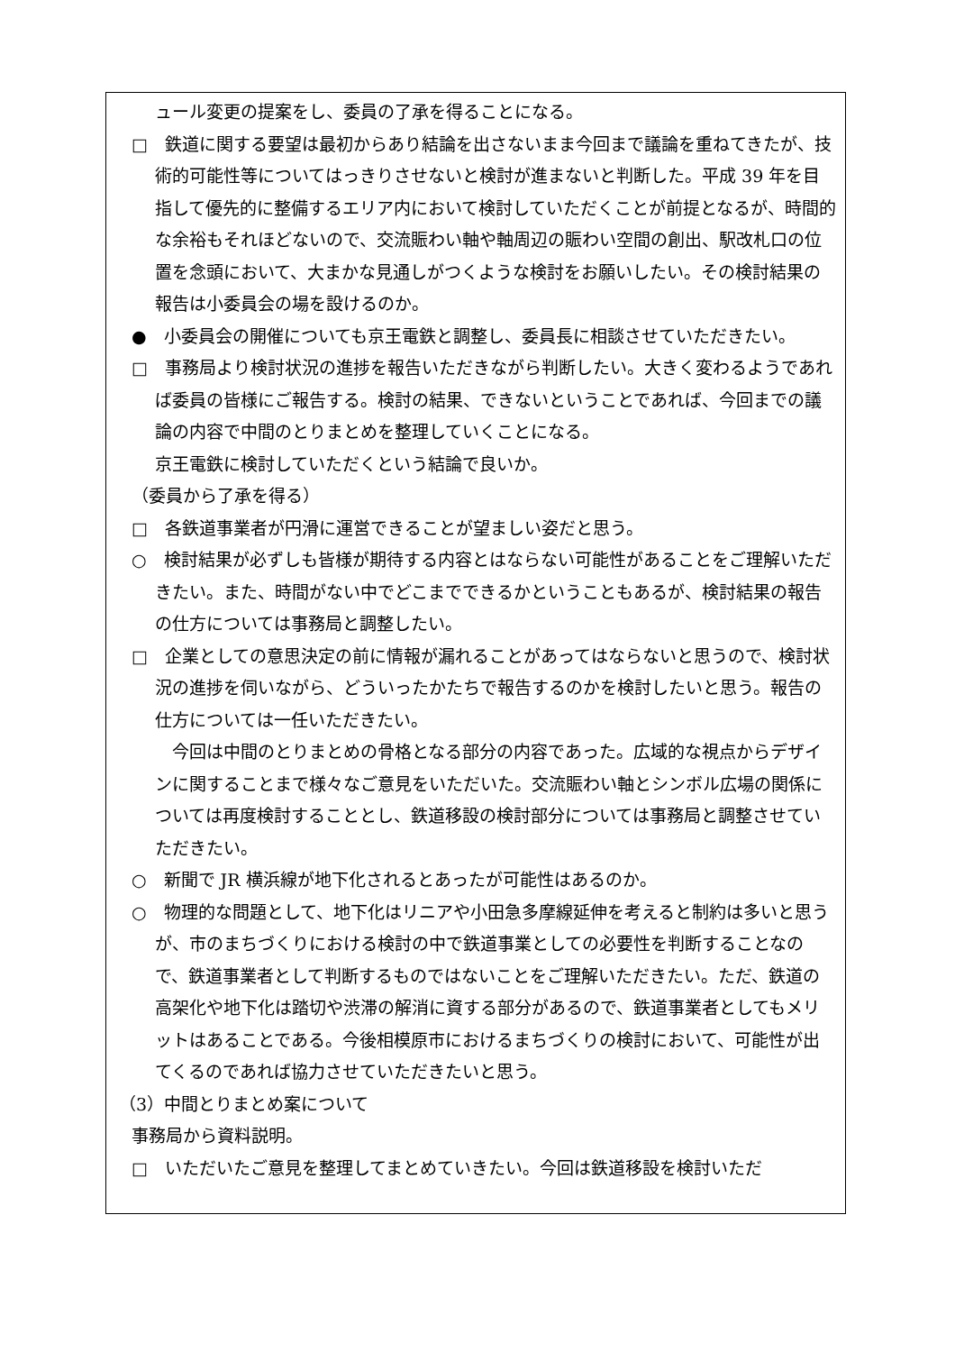ュール変更の提案をし、委員の了承を得ることになる。
□　鉄道に関する要望は最初からあり結論を出さないまま今回まで議論を重ねてきたが、技術的可能性等についてはっきりさせないと検討が進まないと判断した。平成 39 年を目指して優先的に整備するエリア内において検討していただくことが前提となるが、時間的な余裕もそれほどないので、交流賑わい軸や軸周辺の賑わい空間の創出、駅改札口の位置を念頭において、大まかな見通しがつくような検討をお願いしたい。その検討結果の報告は小委員会の場を設けるのか。
●　小委員会の開催についても京王電鉄と調整し、委員長に相談させていただきたい。
□　事務局より検討状況の進捗を報告いただきながら判断したい。大きく変わるようであれば委員の皆様にご報告する。検討の結果、できないということであれば、今回までの議論の内容で中間のとりまとめを整理していくことになる。
京王電鉄に検討していただくという結論で良いか。
（委員から了承を得る）
□　各鉄道事業者が円滑に運営できることが望ましい姿だと思う。
○　検討結果が必ずしも皆様が期待する内容とはならない可能性があることをご理解いただきたい。また、時間がない中でどこまでできるかということもあるが、検討結果の報告の仕方については事務局と調整したい。
□　企業としての意思決定の前に情報が漏れることがあってはならないと思うので、検討状況の進捗を伺いながら、どういったかたちで報告するのかを検討したいと思う。報告の仕方については一任いただきたい。
　今回は中間のとりまとめの骨格となる部分の内容であった。広域的な視点からデザインに関することまで様々なご意見をいただいた。交流賑わい軸とシンボル広場の関係については再度検討することとし、鉄道移設の検討部分については事務局と調整させていただきたい。
○　新聞で JR 横浜線が地下化されるとあったが可能性はあるのか。
○　物理的な問題として、地下化はリニアや小田急多摩線延伸を考えると制約は多いと思うが、市のまちづくりにおける検討の中で鉄道事業としての必要性を判断することなので、鉄道事業者として判断するものではないことをご理解いただきたい。ただ、鉄道の高架化や地下化は踏切や渋滞の解消に資する部分があるので、鉄道事業者としてもメリットはあることである。今後相模原市におけるまちづくりの検討において、可能性が出てくるのであれば協力させていただきたいと思う。
（3）中間とりまとめ案について
事務局から資料説明。
□　いただいたご意見を整理してまとめていきたい。今回は鉄道移設を検討いただ